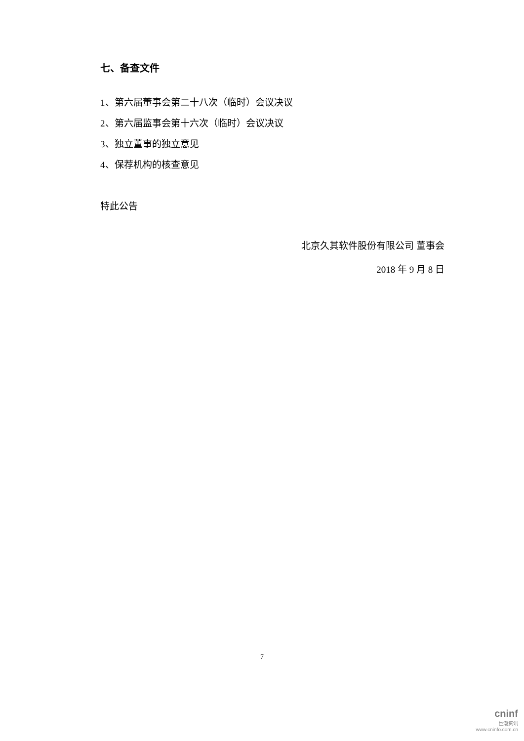七、备查文件
1、第六届董事会第二十八次（临时）会议决议
2、第六届监事会第十六次（临时）会议决议
3、独立董事的独立意见
4、保荐机构的核查意见
特此公告
北京久其软件股份有限公司 董事会
2018 年 9 月 8 日
7
cninf
巨潮资讯
www.cninfo.com.cn